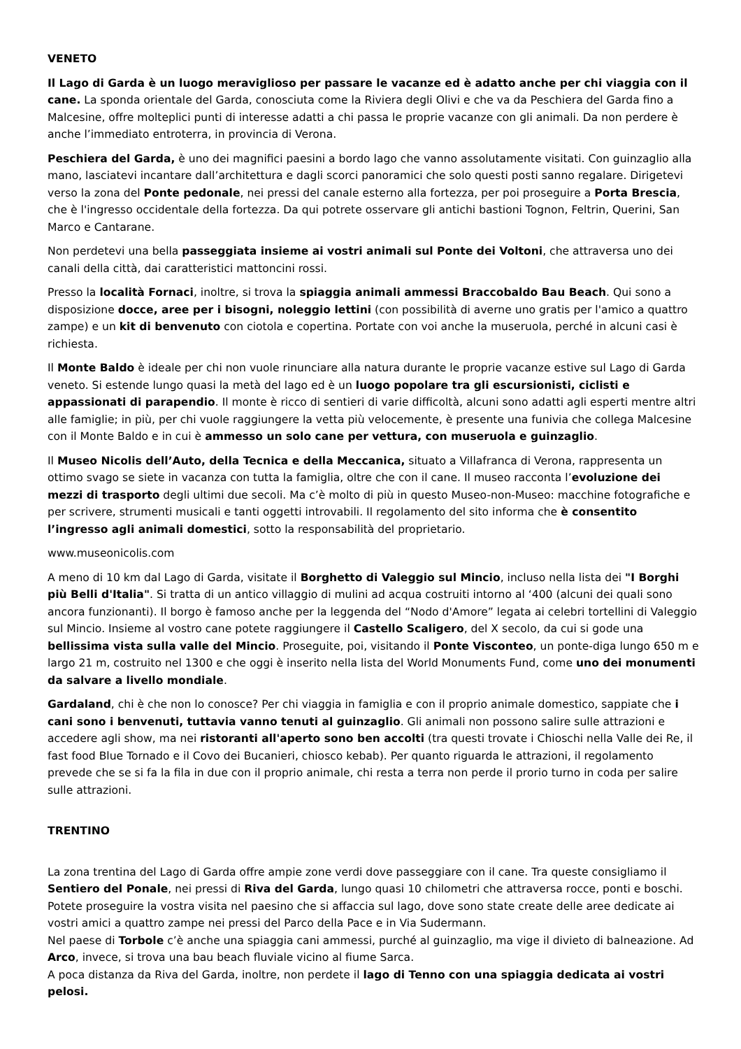VENETO
Il Lago di Garda è un luogo meraviglioso per passare le vacanze ed è adatto anche per chi viaggia con il cane. La sponda orientale del Garda, conosciuta come la Riviera degli Olivi e che va da Peschiera del Garda fino a Malcesine, offre molteplici punti di interesse adatti a chi passa le proprie vacanze con gli animali. Da non perdere è anche l’immediato entroterra, in provincia di Verona.
Peschiera del Garda, è uno dei magnifici paesini a bordo lago che vanno assolutamente visitati. Con guinzaglio alla mano, lasciatevi incantare dall’architettura e dagli scorci panoramici che solo questi posti sanno regalare. Dirigetevi verso la zona del Ponte pedonale, nei pressi del canale esterno alla fortezza, per poi proseguire a Porta Brescia, che è l'ingresso occidentale della fortezza. Da qui potrete osservare gli antichi bastioni Tognon, Feltrin, Querini, San Marco e Cantarane.
Non perdetevi una bella passeggiata insieme ai vostri animali sul Ponte dei Voltoni, che attraversa uno dei canali della città, dai caratteristici mattoncini rossi.
Presso la località Fornaci, inoltre, si trova la spiaggia animali ammessi Braccobaldo Bau Beach. Qui sono a disposizione docce, aree per i bisogni, noleggio lettini (con possibilità di averne uno gratis per l'amico a quattro zampe) e un kit di benvenuto con ciotola e copertina. Portate con voi anche la museruola, perché in alcuni casi è richiesta.
Il Monte Baldo è ideale per chi non vuole rinunciare alla natura durante le proprie vacanze estive sul Lago di Garda veneto. Si estende lungo quasi la metà del lago ed è un luogo popolare tra gli escursionisti, ciclisti e appassionati di parapendio. Il monte è ricco di sentieri di varie difficoltà, alcuni sono adatti agli esperti mentre altri alle famiglie; in più, per chi vuole raggiungere la vetta più velocemente, è presente una funivia che collega Malcesine con il Monte Baldo e in cui è ammesso un solo cane per vettura, con museruola e guinzaglio.
Il Museo Nicolis dell’Auto, della Tecnica e della Meccanica, situato a Villafranca di Verona, rappresenta un ottimo svago se siete in vacanza con tutta la famiglia, oltre che con il cane. Il museo racconta l’evoluzione dei mezzi di trasporto degli ultimi due secoli. Ma c’è molto di più in questo Museo-non-Museo: macchine fotografiche e per scrivere, strumenti musicali e tanti oggetti introvabili. Il regolamento del sito informa che è consentito l’ingresso agli animali domestici, sotto la responsabilità del proprietario.
www.museonicolis.com
A meno di 10 km dal Lago di Garda, visitate il Borghetto di Valeggio sul Mincio, incluso nella lista dei "I Borghi più Belli d'Italia". Si tratta di un antico villaggio di mulini ad acqua costruiti intorno al ‘400 (alcuni dei quali sono ancora funzionanti). Il borgo è famoso anche per la leggenda del “Nodo d'Amore” legata ai celebri tortellini di Valeggio sul Mincio. Insieme al vostro cane potete raggiungere il Castello Scaligero, del X secolo, da cui si gode una bellissima vista sulla valle del Mincio. Proseguite, poi, visitando il Ponte Visconteo, un ponte-diga lungo 650 m e largo 21 m, costruito nel 1300 e che oggi è inserito nella lista del World Monuments Fund, come uno dei monumenti da salvare a livello mondiale.
Gardaland, chi è che non lo conosce? Per chi viaggia in famiglia e con il proprio animale domestico, sappiate che i cani sono i benvenuti, tuttavia vanno tenuti al guinzaglio. Gli animali non possono salire sulle attrazioni e accedere agli show, ma nei ristoranti all'aperto sono ben accolti (tra questi trovate i Chioschi nella Valle dei Re, il fast food Blue Tornado e il Covo dei Bucanieri, chiosco kebab). Per quanto riguarda le attrazioni, il regolamento prevede che se si fa la fila in due con il proprio animale, chi resta a terra non perde il prorio turno in coda per salire sulle attrazioni.
TRENTINO
La zona trentina del Lago di Garda offre ampie zone verdi dove passeggiare con il cane. Tra queste consigliamo il Sentiero del Ponale, nei pressi di Riva del Garda, lungo quasi 10 chilometri che attraversa rocce, ponti e boschi.
Potete proseguire la vostra visita nel paesino che si affaccia sul lago, dove sono state create delle aree dedicate ai vostri amici a quattro zampe nei pressi del Parco della Pace e in Via Sudermann.
Nel paese di Torbole c’è anche una spiaggia cani ammessi, purché al guinzaglio, ma vige il divieto di balneazione. Ad Arco, invece, si trova una bau beach fluviale vicino al fiume Sarca.
A poca distanza da Riva del Garda, inoltre, non perdete il lago di Tenno con una spiaggia dedicata ai vostri pelosi.